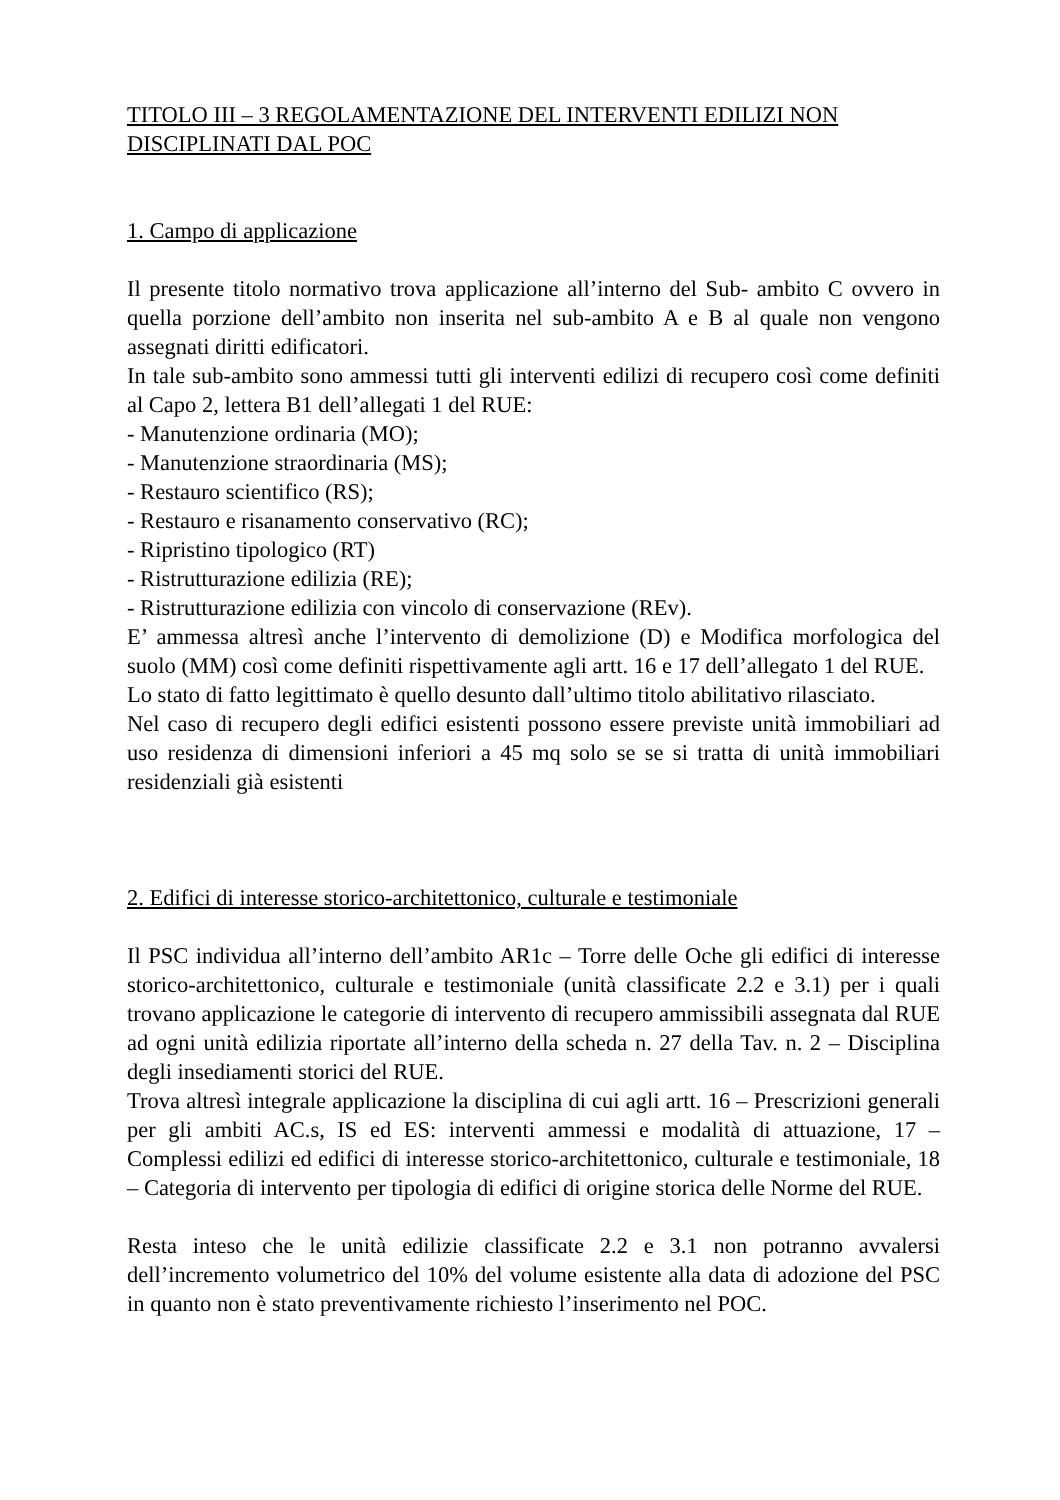TITOLO III – 3 REGOLAMENTAZIONE DEL INTERVENTI EDILIZI NON DISCIPLINATI DAL POC
1. Campo di applicazione
Il presente titolo normativo trova applicazione all’interno del Sub- ambito C ovvero in quella porzione dell’ambito non inserita nel sub-ambito A e B al quale non vengono assegnati diritti edificatori.
In tale sub-ambito sono ammessi tutti gli interventi edilizi di recupero così come definiti al Capo 2, lettera B1 dell’allegati 1 del RUE:
- Manutenzione ordinaria (MO);
- Manutenzione straordinaria (MS);
- Restauro scientifico (RS);
- Restauro e risanamento conservativo (RC);
- Ripristino tipologico (RT)
- Ristrutturazione edilizia (RE);
- Ristrutturazione edilizia con vincolo di conservazione (REv).
E’ ammessa altresì anche l’intervento di demolizione (D) e Modifica morfologica del suolo (MM) così come definiti rispettivamente agli artt. 16 e 17 dell’allegato 1 del RUE.
Lo stato di fatto legittimato è quello desunto dall’ultimo titolo abilitativo rilasciato.
Nel caso di recupero degli edifici esistenti possono essere previste unità immobiliari ad uso residenza di dimensioni inferiori a 45 mq solo se se si tratta di unità immobiliari residenziali già esistenti
2. Edifici di interesse storico-architettonico, culturale e testimoniale
Il PSC individua all’interno dell’ambito AR1c – Torre delle Oche gli edifici di interesse storico-architettonico, culturale e testimoniale (unità classificate 2.2 e 3.1) per i quali trovano applicazione le categorie di intervento di recupero ammissibili assegnata dal RUE ad ogni unità edilizia riportate all’interno della scheda n. 27 della Tav. n. 2 – Disciplina degli insediamenti storici del RUE.
Trova altresì integrale applicazione la disciplina di cui agli artt. 16 – Prescrizioni generali per gli ambiti AC.s, IS ed ES: interventi ammessi e modalità di attuazione, 17 – Complessi edilizi ed edifici di interesse storico-architettonico, culturale e testimoniale, 18 – Categoria di intervento per tipologia di edifici di origine storica delle Norme del RUE.
Resta inteso che le unità edilizie classificate 2.2 e 3.1 non potranno avvalersi dell’incremento volumetrico del 10% del volume esistente alla data di adozione del PSC in quanto non è stato preventivamente richiesto l’inserimento nel POC.